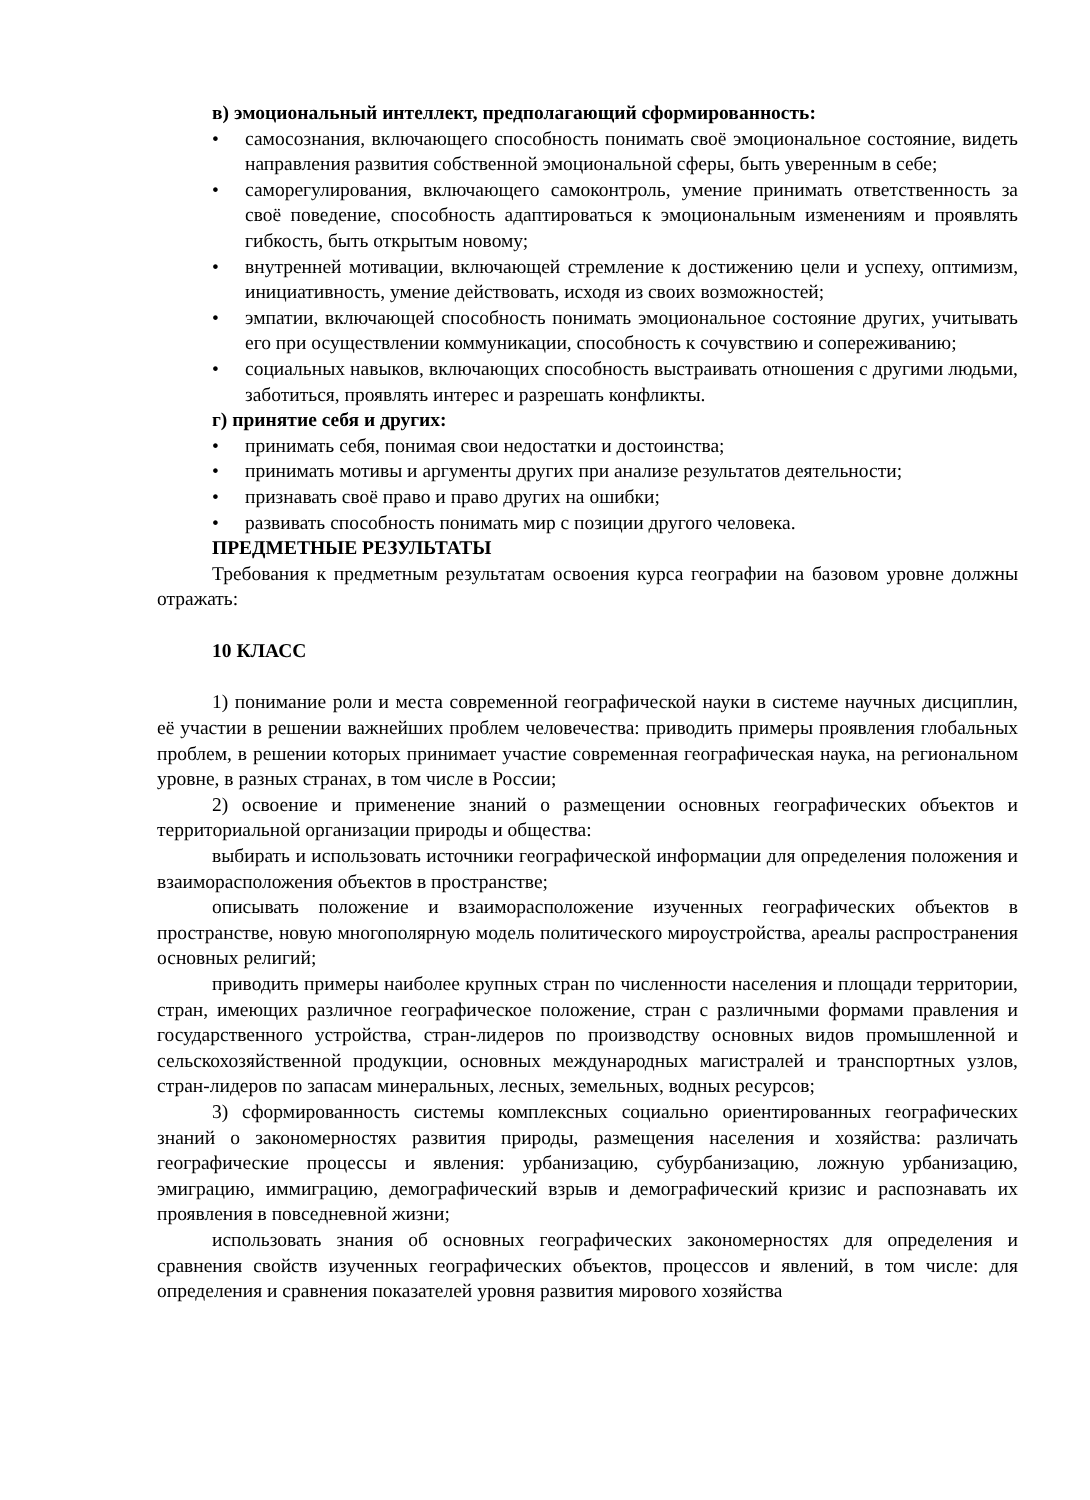в) эмоциональный интеллект, предполагающий сформированность:
• самосознания, включающего способность понимать своё эмоциональное состояние, видеть направления развития собственной эмоциональной сферы, быть уверенным в себе;
• саморегулирования, включающего самоконтроль, умение принимать ответственность за своё поведение, способность адаптироваться к эмоциональным изменениям и проявлять гибкость, быть открытым новому;
• внутренней мотивации, включающей стремление к достижению цели и успеху, оптимизм, инициативность, умение действовать, исходя из своих возможностей;
• эмпатии, включающей способность понимать эмоциональное состояние других, учитывать его при осуществлении коммуникации, способность к сочувствию и сопереживанию;
• социальных навыков, включающих способность выстраивать отношения с другими людьми, заботиться, проявлять интерес и разрешать конфликты.
г) принятие себя и других:
• принимать себя, понимая свои недостатки и достоинства;
• принимать мотивы и аргументы других при анализе результатов деятельности;
• признавать своё право и право других на ошибки;
• развивать способность понимать мир с позиции другого человека.
ПРЕДМЕТНЫЕ РЕЗУЛЬТАТЫ
Требования к предметным результатам освоения курса географии на базовом уровне должны отражать:
10 КЛАСС
1) понимание роли и места современной географической науки в системе научных дисциплин, её участии в решении важнейших проблем человечества: приводить примеры проявления глобальных проблем, в решении которых принимает участие современная географическая наука, на региональном уровне, в разных странах, в том числе в России;
2) освоение и применение знаний о размещении основных географических объектов и территориальной организации природы и общества:
выбирать и использовать источники географической информации для определения положения и взаиморасположения объектов в пространстве;
описывать положение и взаиморасположение изученных географических объектов в пространстве, новую многополярную модель политического мироустройства, ареалы распространения основных религий;
приводить примеры наиболее крупных стран по численности населения и площади территории, стран, имеющих различное географическое положение, стран с различными формами правления и государственного устройства, стран-лидеров по производству основных видов промышленной и сельскохозяйственной продукции, основных международных магистралей и транспортных узлов, стран-лидеров по запасам минеральных, лесных, земельных, водных ресурсов;
3) сформированность системы комплексных социально ориентированных географических знаний о закономерностях развития природы, размещения населения и хозяйства: различать географические процессы и явления: урбанизацию, субурбанизацию, ложную урбанизацию, эмиграцию, иммиграцию, демографический взрыв и демографический кризис и распознавать их проявления в повседневной жизни;
использовать знания об основных географических закономерностях для определения и сравнения свойств изученных географических объектов, процессов и явлений, в том числе: для определения и сравнения показателей уровня развития мирового хозяйства